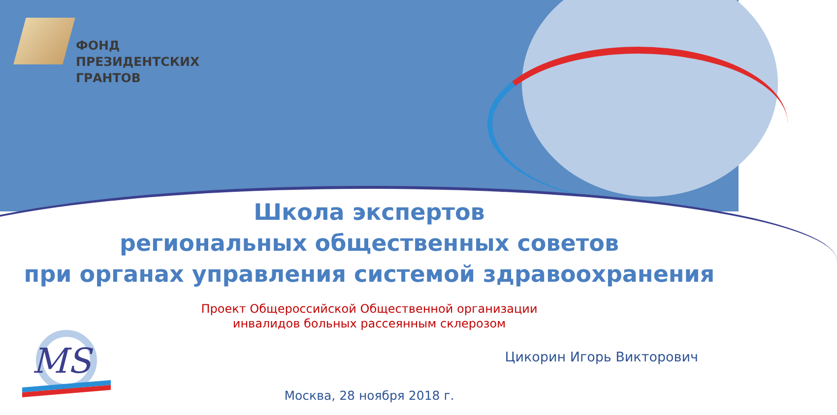ФОНД
ПРЕЗИДЕНТСКИХ
ГРАНТОВ
Школа экспертов
региональных общественных советов
при органах управления системой здравоохранения
Проект Общероссийской Общественной организации
инвалидов больных рассеянным склерозом
MS
Цикорин Игорь Викторович
Москва, 28 ноября 2018 г.